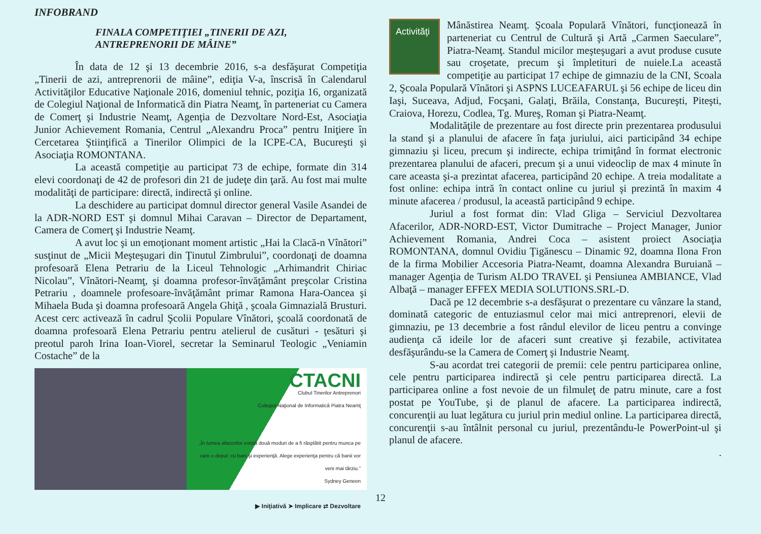INFOBRAND
FINALA COMPETIŢIEI „TINERII DE AZI,
ANTREPRENORII DE MÂINE”
În data de 12 şi 13 decembrie 2016, s-a desfăşurat Competiţia „Tinerii de azi, antreprenorii de mâine”, ediţia V-a, înscrisă în Calendarul Activităţilor Educative Naţionale 2016, domeniul tehnic, poziţia 16, organizată de Colegiul Naţional de Informatică din Piatra Neamţ, în parteneriat cu Camera de Comerţ şi Industrie Neamţ, Agenţia de Dezvoltare Nord-Est, Asociaţia Junior Achievement Romania, Centrul „Alexandru Proca” pentru Iniţiere în Cercetarea Ştiinţifică a Tinerilor Olimpici de la ICPE-CA, Bucureşti şi Asociaţia ROMONTANA.
La această competiţie au participat 73 de echipe, formate din 314 elevi coordonaţi de 42 de profesori din 21 de judeţe din ţară. Au fost mai multe modalităţi de participare: directă, indirectă şi online.
La deschidere au participat domnul director general Vasile Asandei de la ADR-NORD EST şi domnul Mihai Caravan – Director de Departament, Camera de Comerţ şi Industrie Neamţ.
A avut loc şi un emoţionant moment artistic „Hai la Clacă-n Vînători” susţinut de „Micii Meşteşugari din Ţinutul Zimbrului”, coordonaţi de doamna profesoară Elena Petrariu de la Liceul Tehnologic „Arhimandrit Chiriac Nicolau”, Vînători-Neamţ, şi doamna profesor-învăţământ preşcolar Cristina Petrariu , doamnele profesoare-învăţământ primar Ramona Hara-Oancea şi Mihaela Buda şi doamna profesoară Angela Ghiţă , şcoala Gimnazială Brusturi. Acest cerc activează în cadrul Şcolii Populare Vînători, şcoală coordonată de doamna profesoară Elena Petrariu pentru atelierul de cusături - ţesături şi preotul paroh Irina Ioan-Viorel, secretar la Seminarul Teologic „Veniamin Costache” de la
CTACNI
Clubul Tinerilor Antreprenori
Colegiul Naţional de Informatică Piatra Neamţ
„În lumea afacerilor există două moduri de a fi răsplătit pentru munca pe care o depui: cu bani şi experienţă. Alege experienţa pentru că banii vor veni mai târziu.”
Sydney Geneen
▶ Iniţiativă ➤ Implicare ⇄ Dezvoltare
Activităţi
Mânăstirea Neamţ. Şcoala Populară Vînători, funcţionează în parteneriat cu Centrul de Cultură şi Artă „Carmen Saeculare”, Piatra-Neamţ. Standul micilor meşteşugari a avut produse cusute sau croşetate, precum şi împletituri de nuiele.La această competiţie au participat 17 echipe de gimnaziu de la CNI, Scoala 2, Şcoala Populară Vînători şi ASPNS LUCEAFARUL şi 56 echipe de liceu din Iaşi, Suceava, Adjud, Focşani, Galaţi, Brăila, Constanţa, Bucureşti, Piteşti, Craiova, Horezu, Codlea, Tg. Mureş, Roman şi Piatra-Neamţ.
Modalităţile de prezentare au fost directe prin prezentarea produsului la stand şi a planului de afacere în faţa juriului, aici participând 34 echipe gimnaziu şi liceu, precum şi indirecte, echipa trimiţând în format electronic prezentarea planului de afaceri, precum şi a unui videoclip de max 4 minute în care aceasta şi-a prezintat afacerea, participând 20 echipe. A treia modalitate a fost online: echipa intră în contact online cu juriul şi prezintă în maxim 4 minute afacerea / produsul, la această participând 9 echipe.
Juriul a fost format din: Vlad Gliga – Serviciul Dezvoltarea Afacerilor, ADR-NORD-EST, Victor Dumitrache – Project Manager, Junior Achievement Romania, Andrei Coca – asistent proiect Asociaţia ROMONTANA, domnul Ovidiu Ţigănescu – Dinamic 92, doamna Ilona Fron de la firma Mobilier Accesoria Piatra-Neamt, doamna Alexandra Buruiană – manager Agenţia de Turism ALDO TRAVEL şi Pensiunea AMBIANCE, Vlad Albaţă – manager EFFEX MEDIA SOLUTIONS.SRL-D.
Dacă pe 12 decembrie s-a desfăşurat o prezentare cu vânzare la stand, dominată categoric de entuziasmul celor mai mici antreprenori, elevii de gimnaziu, pe 13 decembrie a fost rândul elevilor de liceu pentru a convinge audienţa că ideile lor de afaceri sunt creative şi fezabile, activitatea desfăşurându-se la Camera de Comerţ şi Industrie Neamţ.
S-au acordat trei categorii de premii: cele pentru participarea online, cele pentru participarea indirectă şi cele pentru participarea directă. La participarea online a fost nevoie de un filmuleţ de patru minute, care a fost postat pe YouTube, şi de planul de afacere. La participarea indirectă, concurenţii au luat legătura cu juriul prin mediul online. La participarea directă, concurenţii s-au întâlnit personal cu juriul, prezentându-le PowerPoint-ul şi planul de afacere.
.
12